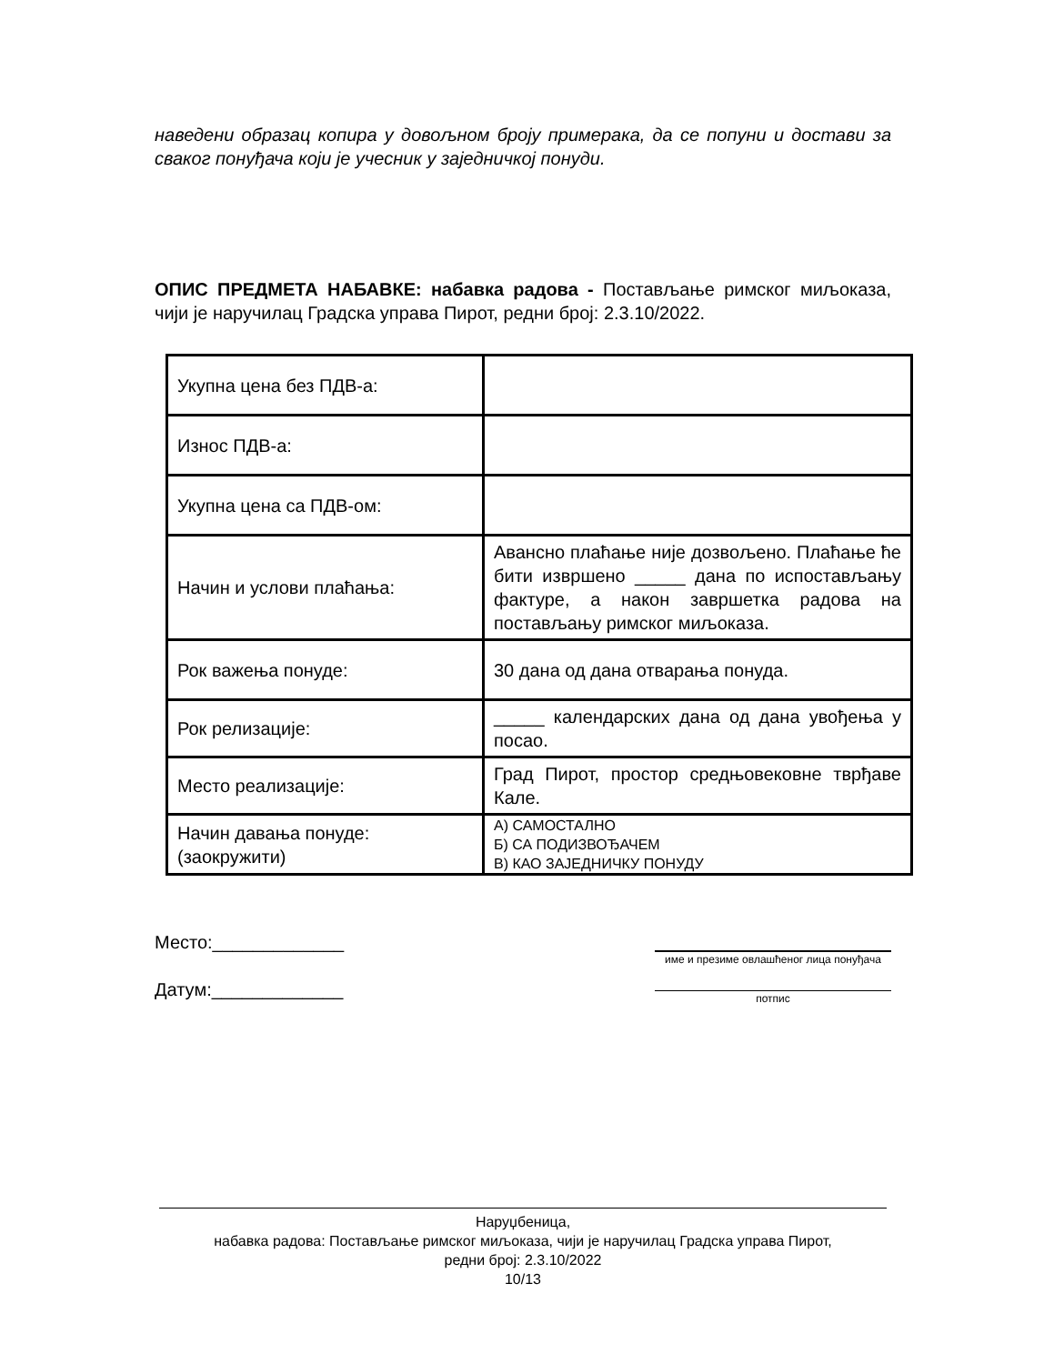наведени образац копира у довољном броју примерака, да се попуни и достави за сваког понуђача који је учесник у заједничкој понуди.
ОПИС ПРЕДМЕТА НАБАВКЕ: набавка радова - Постављање римског миљоказа, чији је наручилац Градска управа Пирот, редни број: 2.3.10/2022.
| Укупна цена без ПДВ-а: | |
| Износ ПДВ-а: | |
| Укупна цена са ПДВ-ом: | |
| Начин и услови плаћања: | Авансно плаћање није дозвољено. Плаћање ће бити извршено _____ дана по испостављању фактуре, а након завршетка радова на постављању римског миљоказа. |
| Рок важења понуде: | 30 дана од дана отварања понуда. |
| Рок релизације: | _____ календарских дана од дана увођења у посао. |
| Место реализације: | Град Пирот, простор средњовековне тврђаве Кале. |
| Начин давања понуде: (заокружити) | А) САМОСТАЛНО Б) СА ПОДИЗВОЂАЧЕМ В) КАО ЗАЈЕДНИЧКУ ПОНУДУ |
Место:_____________
Датум:_____________
име и презиме овлашћеног лица понуђача
потпис
Наруџбеница,
набавка радова: Постављање римског миљоказа, чији је наручилац Градска управа Пирот,
редни број: 2.3.10/2022
10/13